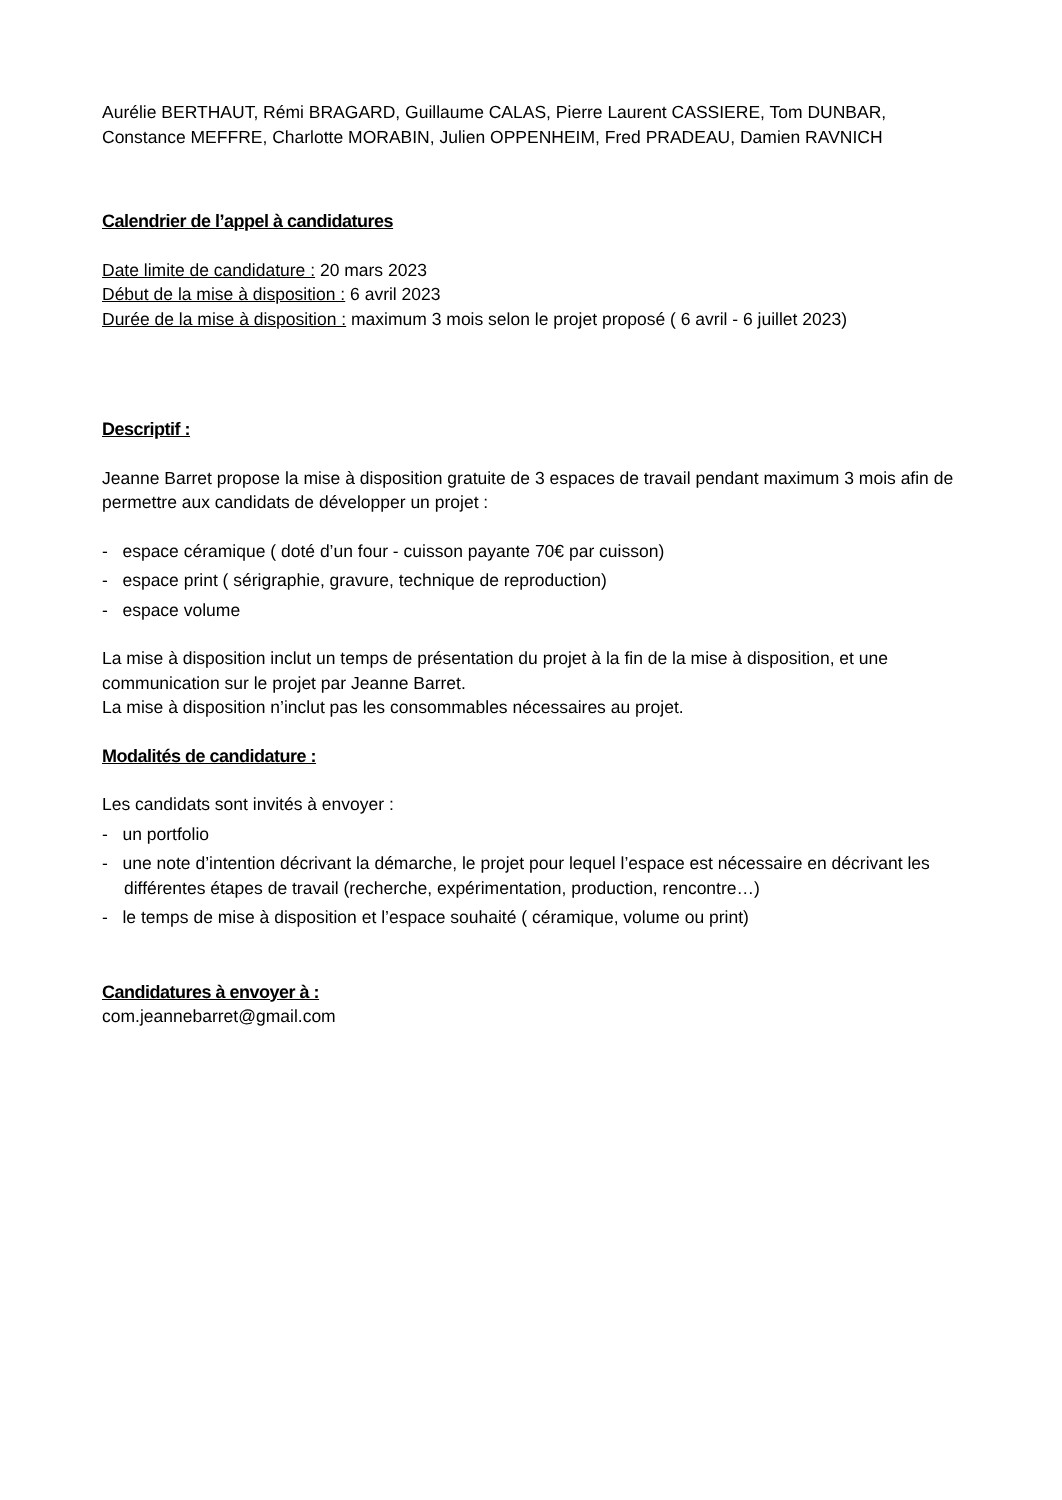Aurélie BERTHAUT, Rémi BRAGARD, Guillaume CALAS, Pierre Laurent CASSIERE, Tom DUNBAR, Constance MEFFRE, Charlotte MORABIN, Julien OPPENHEIM, Fred PRADEAU, Damien RAVNICH
Calendrier de l’appel à candidatures
Date limite de candidature : 20 mars 2023
Début de la mise à disposition : 6 avril 2023
Durée de la mise à disposition : maximum 3 mois selon le projet proposé ( 6 avril - 6 juillet 2023)
Descriptif :
Jeanne Barret propose la mise à disposition gratuite de 3 espaces de travail pendant maximum 3 mois afin de permettre aux candidats de développer un projet :
- espace céramique ( doté d’un four - cuisson payante 70€ par cuisson)
- espace print ( sérigraphie, gravure, technique de reproduction)
- espace volume
La mise à disposition inclut un temps de présentation du projet à la fin de la mise à disposition, et une communication sur le projet par Jeanne Barret.
La mise à disposition n’inclut pas les consommables nécessaires au projet.
Modalités de candidature :
Les candidats sont invités à envoyer :
- un portfolio
- une note d’intention décrivant la démarche, le projet pour lequel l’espace est nécessaire en décrivant les différentes étapes de travail (recherche, expérimentation, production, rencontre…)
- le temps de mise à disposition et l’espace souhaité ( céramique, volume ou print)
Candidatures à envoyer à :
com.jeannebarret@gmail.com